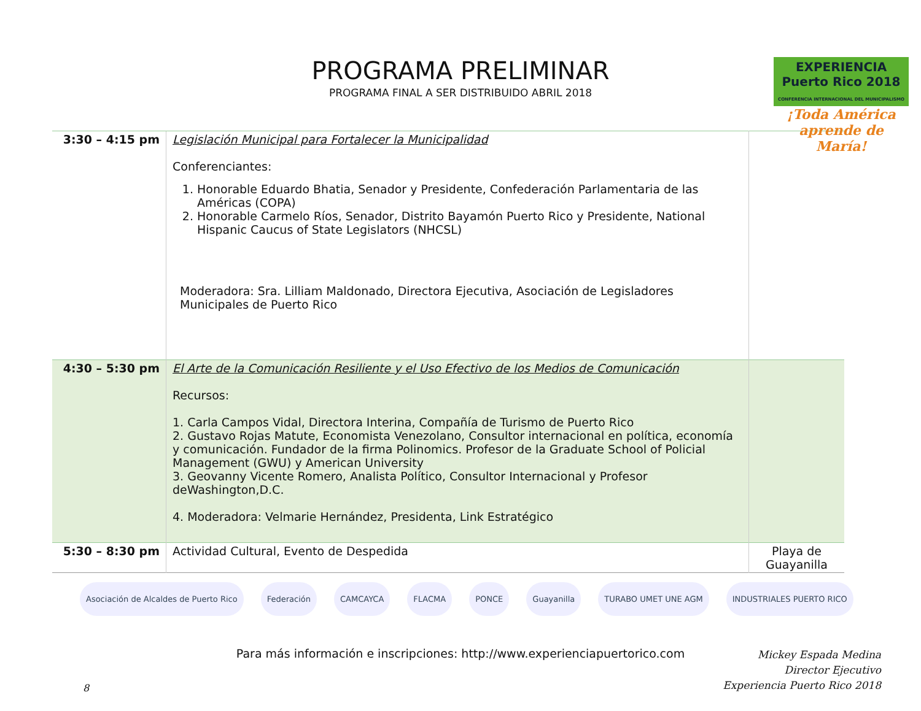PROGRAMA PRELIMINAR
PROGRAMA FINAL A SER DISTRIBUIDO ABRIL 2018
EXPERIENCIA
Puerto Rico 2018
CONFERENCIA INTERNACIONAL DEL MUNICIPALISMO
¡Toda América aprende de María!
| 3:30 – 4:15 pm | Legislación Municipal para Fortalecer la Municipalidad Conferenciantes: 1. Honorable Eduardo Bhatia, Senador y Presidente, Confederación Parlamentaria de las Américas (COPA) 2. Honorable Carmelo Ríos, Senador, Distrito Bayamón Puerto Rico y Presidente, National Hispanic Caucus of State Legislators (NHCSL) Moderadora: Sra. Lilliam Maldonado, Directora Ejecutiva, Asociación de Legisladores Municipales de Puerto Rico | |
| 4:30 – 5:30 pm | El Arte de la Comunicación Resiliente y el Uso Efectivo de los Medios de Comunicación Recursos: 1. Carla Campos Vidal, Directora Interina, Compañía de Turismo de Puerto Rico 2. Gustavo Rojas Matute, Economista Venezolano, Consultor internacional en política, economía y comunicación. Fundador de la firma Polinomics. Profesor de la Graduate School of Policial Management (GWU) y American University 3. Geovanny Vicente Romero, Analista Político, Consultor Internacional y Profesor deWashington,D.C. 4. Moderadora: Velmarie Hernández, Presidenta, Link Estratégico | |
| 5:30 – 8:30 pm | Actividad Cultural, Evento de Despedida | Playa de Guayanilla |
Asociación de Alcaldes de Puerto Rico Federación CAMCAYCA FLACMA PONCE Guayanilla TURABO UMET UNE AGM INDUSTRIALES PUERTO RICO
Para más información e inscripciones: http://www.experienciapuertorico.com
Mickey Espada Medina
Director Ejecutivo
Experiencia Puerto Rico 2018
8